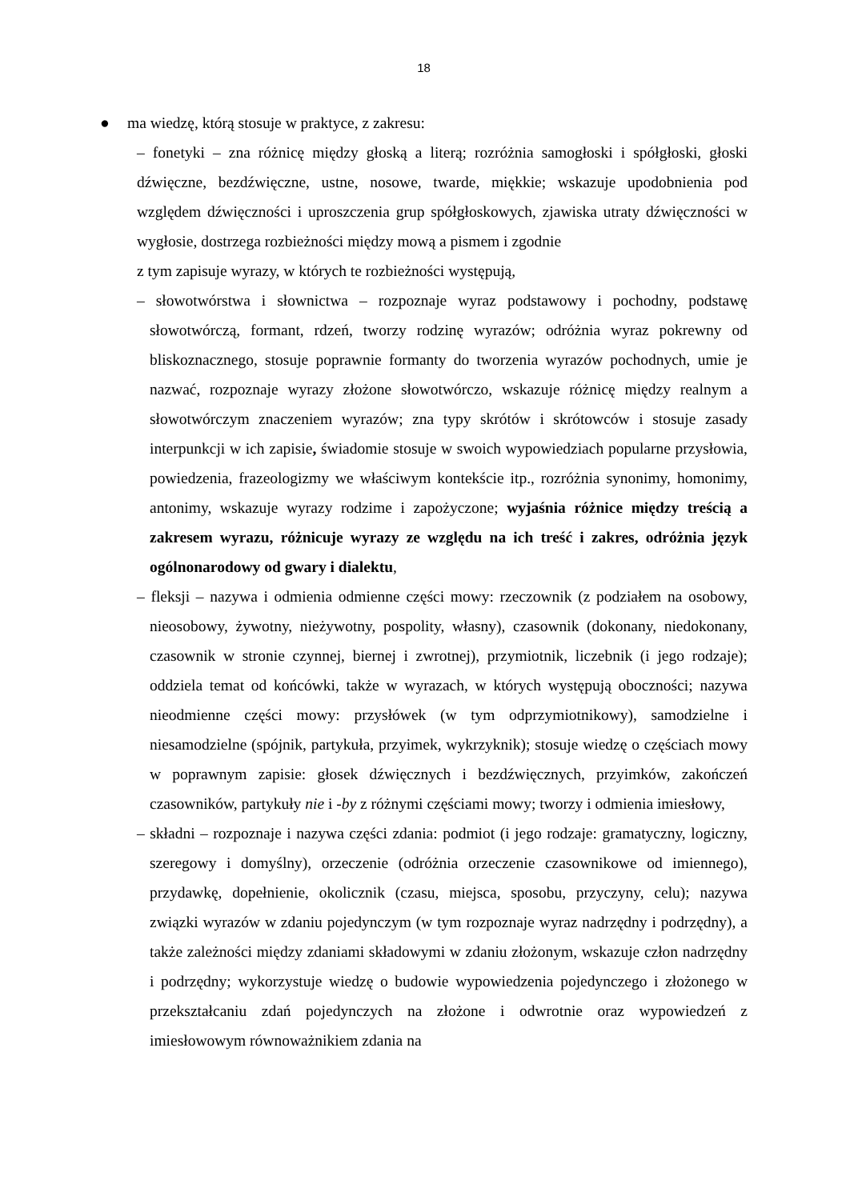18
● ma wiedzę, którą stosuje w praktyce, z zakresu:
– fonetyki – zna różnicę między głoską a literą; rozróżnia samogłoski i spółgłoski, głoski dźwięczne, bezdźwięczne, ustne, nosowe, twarde, miękkie; wskazuje upodobnienia pod względem dźwięczności i uproszczenia grup spółgłoskowych, zjawiska utraty dźwięczności w wygłosie, dostrzega rozbieżności między mową a pismem i zgodnie
z tym zapisuje wyrazy, w których te rozbieżności występują,
– słowotwórstwa i słownictwa – rozpoznaje wyraz podstawowy i pochodny, podstawę słowotwórczą, formant, rdzeń, tworzy rodzinę wyrazów; odróżnia wyraz pokrewny od bliskoznacznego, stosuje poprawnie formanty do tworzenia wyrazów pochodnych, umie je nazwać, rozpoznaje wyrazy złożone słowotwórczo, wskazuje różnicę między realnym a słowotwórczym znaczeniem wyrazów; zna typy skrótów i skrótowców i stosuje zasady interpunkcji w ich zapisie, świadomie stosuje w swoich wypowiedziach popularne przysłowia, powiedzenia, frazeologizmy we właściwym kontekście itp., rozróżnia synonimy, homonimy, antonimy, wskazuje wyrazy rodzime i zapożyczone; wyjaśnia różnice między treścią a zakresem wyrazu, różnicuje wyrazy ze względu na ich treść i zakres, odróżnia język ogólnonarodowy od gwary i dialektu,
– fleksji – nazywa i odmienia odmienne części mowy: rzeczownik (z podziałem na osobowy, nieosobowy, żywotny, nieżywotny, pospolity, własny), czasownik (dokonany, niedokonany, czasownik w stronie czynnej, biernej i zwrotnej), przymiotnik, liczebnik (i jego rodzaje); oddziela temat od końcówki, także w wyrazach, w których występują oboczności; nazywa nieodmienne części mowy: przysłówek (w tym odprzymiotnikowy), samodzielne i niesamodzielne (spójnik, partykuła, przyimek, wykrzyknik); stosuje wiedzę o częściach mowy w poprawnym zapisie: głosek dźwięcznych i bezdźwięcznych, przyimków, zakończeń czasowników, partykuły nie i -by z różnymi częściami mowy; tworzy i odmienia imiesłowy,
– składni – rozpoznaje i nazywa części zdania: podmiot (i jego rodzaje: gramatyczny, logiczny, szeregowy i domyślny), orzeczenie (odróżnia orzeczenie czasownikowe od imiennego), przydawkę, dopełnienie, okolicznik (czasu, miejsca, sposobu, przyczyny, celu); nazywa związki wyrazów w zdaniu pojedynczym (w tym rozpoznaje wyraz nadrzędny i podrzędny), a także zależności między zdaniami składowymi w zdaniu złożonym, wskazuje człon nadrzędny i podrzędny; wykorzystuje wiedzę o budowie wypowiedzenia pojedynczego i złożonego w przekształcaniu zdań pojedynczych na złożone i odwrotnie oraz wypowiedzeń z imiesłowowym równoważnikiem zdania na